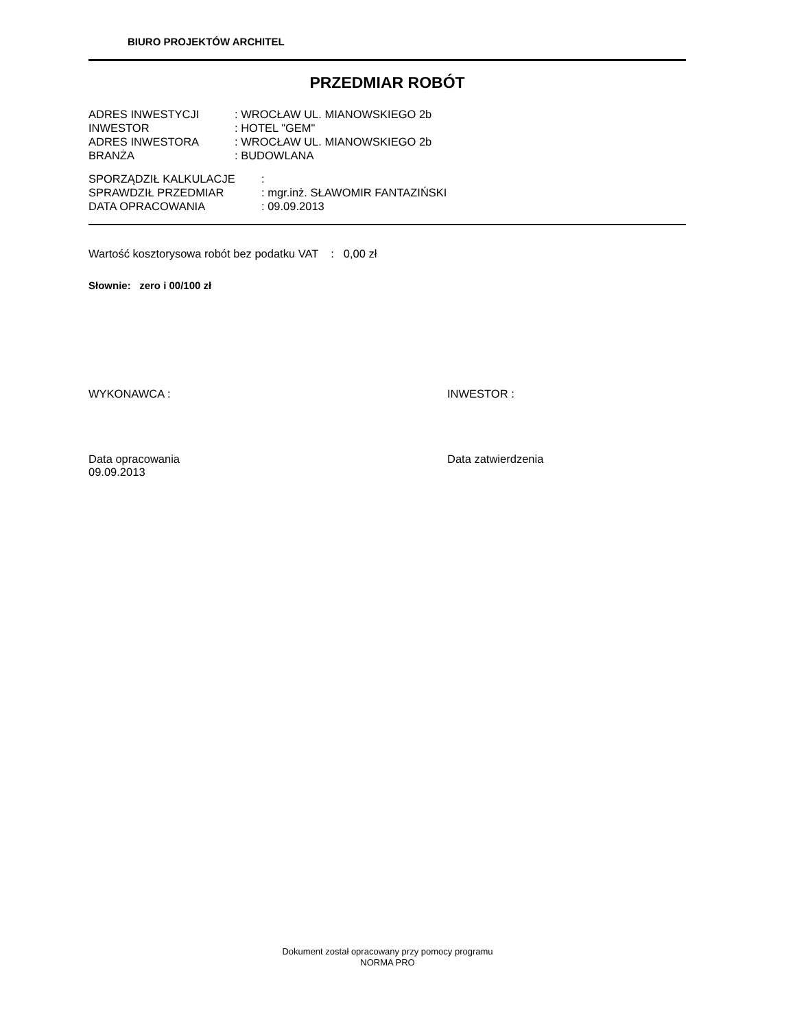BIURO PROJEKTÓW ARCHITEL
PRZEDMIAR ROBÓT
| ADRES INWESTYCJI | : WROCŁAW UL. MIANOWSKIEGO 2b |
| INWESTOR | : HOTEL "GEM" |
| ADRES INWESTORA | : WROCŁAW UL. MIANOWSKIEGO 2b |
| BRANŻA | : BUDOWLANA |
| SPORZĄDZIŁ KALKULACJE | : |
| SPRAWDZIŁ PRZEDMIAR | : mgr.inż. SŁAWOMIR FANTAZIŃSKI |
| DATA OPRACOWANIA | : 09.09.2013 |
Wartość kosztorysowa robót bez podatku VAT : 0,00 zł
Słownie: zero i 00/100 zł
WYKONAWCA : INWESTOR :
Data opracowania
09.09.2013
Data zatwierdzenia
Dokument został opracowany przy pomocy programu
NORMA PRO